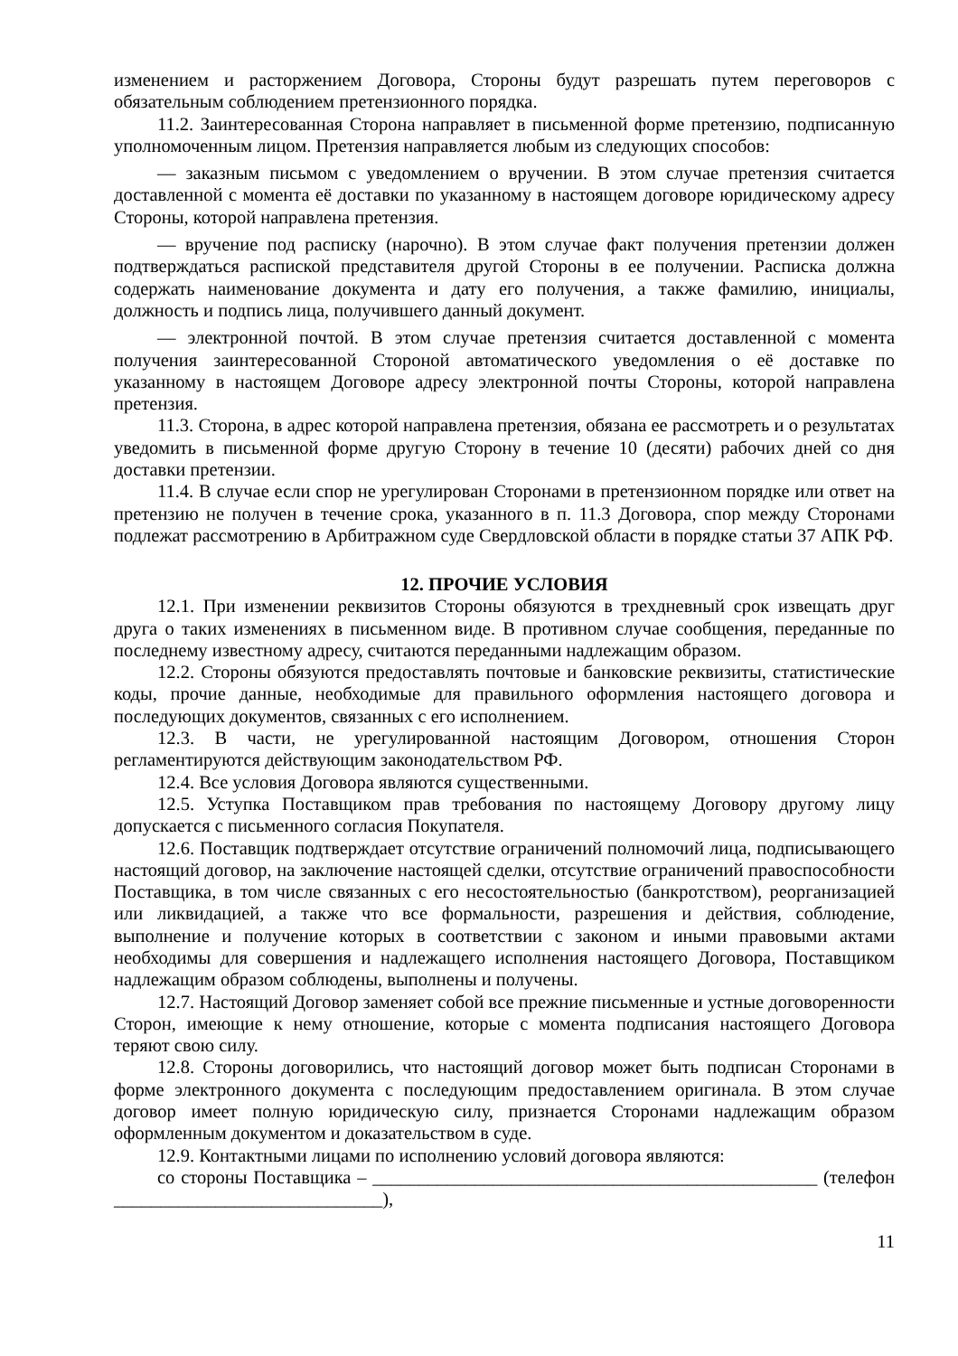изменением и расторжением Договора, Стороны будут разрешать путем переговоров с обязательным соблюдением претензионного порядка.
11.2. Заинтересованная Сторона направляет в письменной форме претензию, подписанную уполномоченным лицом. Претензия направляется любым из следующих способов:
— заказным письмом с уведомлением о вручении. В этом случае претензия считается доставленной с момента её доставки по указанному в настоящем договоре юридическому адресу Стороны, которой направлена претензия.
— вручение под расписку (нарочно). В этом случае факт получения претензии должен подтверждаться распиской представителя другой Стороны в ее получении. Расписка должна содержать наименование документа и дату его получения, а также фамилию, инициалы, должность и подпись лица, получившего данный документ.
— электронной почтой. В этом случае претензия считается доставленной с момента получения заинтересованной Стороной автоматического уведомления о её доставке по указанному в настоящем Договоре адресу электронной почты Стороны, которой направлена претензия.
11.3. Сторона, в адрес которой направлена претензия, обязана ее рассмотреть и о результатах уведомить в письменной форме другую Сторону в течение 10 (десяти) рабочих дней со дня доставки претензии.
11.4. В случае если спор не урегулирован Сторонами в претензионном порядке или ответ на претензию не получен в течение срока, указанного в п. 11.3 Договора, спор между Сторонами подлежат рассмотрению в Арбитражном суде Свердловской области в порядке статьи 37 АПК РФ.
12. ПРОЧИЕ УСЛОВИЯ
12.1. При изменении реквизитов Стороны обязуются в трехдневный срок извещать друг друга о таких изменениях в письменном виде. В противном случае сообщения, переданные по последнему известному адресу, считаются переданными надлежащим образом.
12.2. Стороны обязуются предоставлять почтовые и банковские реквизиты, статистические коды, прочие данные, необходимые для правильного оформления настоящего договора и последующих документов, связанных с его исполнением.
12.3. В части, не урегулированной настоящим Договором, отношения Сторон регламентируются действующим законодательством РФ.
12.4. Все условия Договора являются существенными.
12.5. Уступка Поставщиком прав требования по настоящему Договору другому лицу допускается с письменного согласия Покупателя.
12.6. Поставщик подтверждает отсутствие ограничений полномочий лица, подписывающего настоящий договор, на заключение настоящей сделки, отсутствие ограничений правоспособности Поставщика, в том числе связанных с его несостоятельностью (банкротством), реорганизацией или ликвидацией, а также что все формальности, разрешения и действия, соблюдение, выполнение и получение которых в соответствии с законом и иными правовыми актами необходимы для совершения и надлежащего исполнения настоящего Договора, Поставщиком надлежащим образом соблюдены, выполнены и получены.
12.7. Настоящий Договор заменяет собой все прежние письменные и устные договоренности Сторон, имеющие к нему отношение, которые с момента подписания настоящего Договора теряют свою силу.
12.8. Стороны договорились, что настоящий договор может быть подписан Сторонами в форме электронного документа с последующим предоставлением оригинала. В этом случае договор имеет полную юридическую силу, признается Сторонами надлежащим образом оформленным документом и доказательством в суде.
12.9. Контактными лицами по исполнению условий договора являются:
со стороны Поставщика – ________________________________________________ (телефон _____________________________),
11